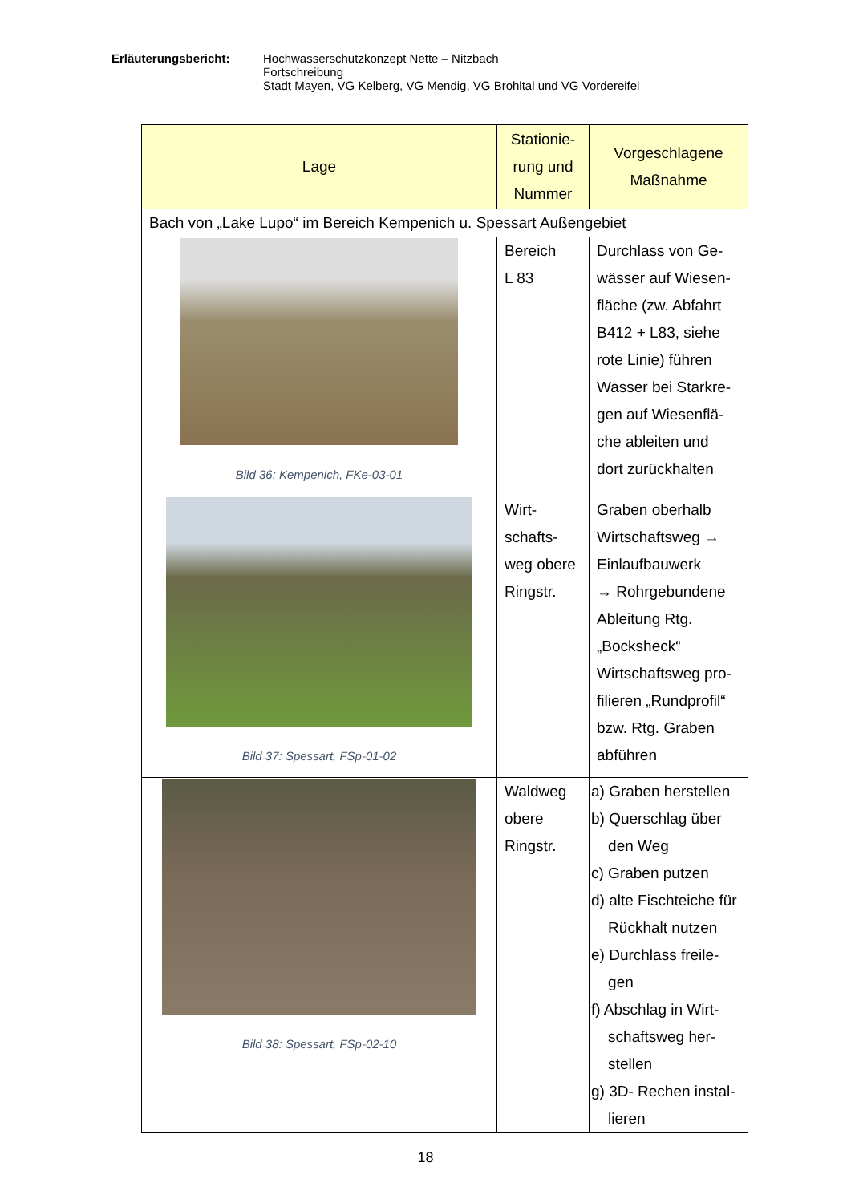Erläuterungsbericht: Hochwasserschutzkonzept Nette – Nitzbach
Fortschreibung
Stadt Mayen, VG Kelberg, VG Mendig, VG Brohltal und VG Vordereifel
| Lage | Stationie- rung und Nummer | Vorgeschlagene Maßnahme |
| --- | --- | --- |
| Bach von „Lake Lupo“ im Bereich Kempenich u. Spessart Außengebiet | | |
| Bild 36: Kempenich, FKe-03-01 | Bereich L 83 | Durchlass von Ge- wässer auf Wiesen- fläche (zw. Abfahrt B412 + L83, siehe rote Linie) führen Wasser bei Starkre- gen auf Wiesenflä- che ableiten und dort zurückhalten |
| Bild 37: Spessart, FSp-01-02 | Wirt- schafts- weg obere Ringstr. | Graben oberhalb Wirtschaftsweg → Einlaufbauwerk → Rohrgebundene Ableitung Rtg. „Bocksheck“ Wirtschaftsweg pro- filieren „Rundprofil“ bzw. Rtg. Graben abführen |
| Bild 38: Spessart, FSp-02-10 | Waldweg obere Ringstr. | a) Graben herstellen b) Querschlag über den Weg c) Graben putzen d) alte Fischteiche für Rückhalt nutzen e) Durchlass freile- gen f) Abschlag in Wirt- schaftsweg her- stellen g) 3D- Rechen instal- lieren |
18